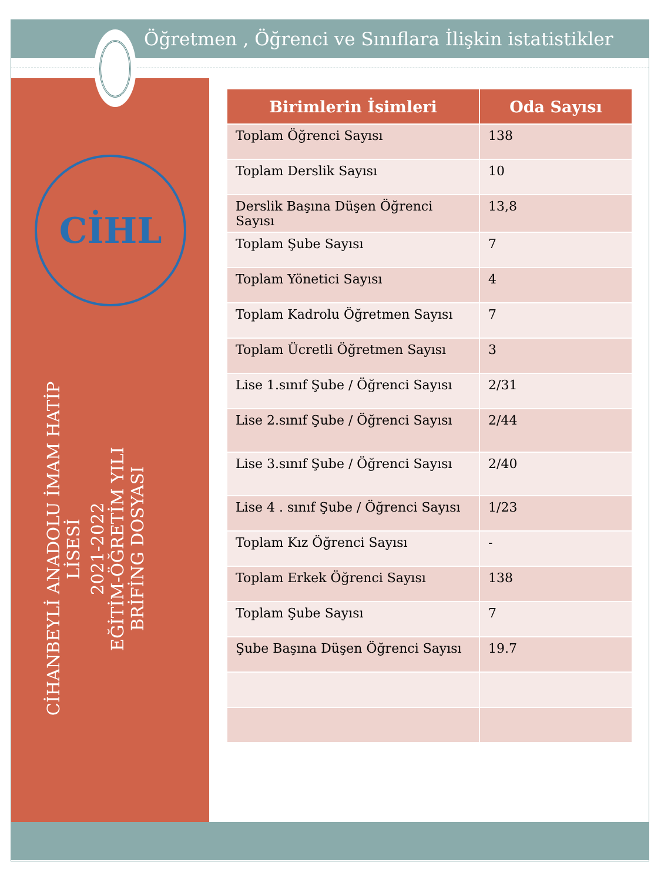Öğretmen , Öğrenci ve Sınıflara İlişkin istatistikler
CİHL
CİHANBEYLİ ANADOLU İMAM HATİP LİSESİ
2021-2022
EĞİTİM-ÖĞRETİM YILI
BRİFİNG DOSYASI
| Birimlerin İsimleri | Oda Sayısı |
| --- | --- |
| Toplam Öğrenci Sayısı | 138 |
| Toplam Derslik Sayısı | 10 |
| Derslik Başına Düşen Öğrenci Sayısı | 13,8 |
| Toplam Şube Sayısı | 7 |
| Toplam Yönetici Sayısı | 4 |
| Toplam Kadrolu Öğretmen Sayısı | 7 |
| Toplam Ücretli Öğretmen Sayısı | 3 |
| Lise 1.sınıf Şube / Öğrenci Sayısı | 2/31 |
| Lise 2.sınıf Şube / Öğrenci Sayısı | 2/44 |
| Lise 3.sınıf Şube / Öğrenci Sayısı | 2/40 |
| Lise 4 . sınıf Şube / Öğrenci Sayısı | 1/23 |
| Toplam Kız Öğrenci Sayısı | - |
| Toplam Erkek Öğrenci Sayısı | 138 |
| Toplam Şube Sayısı | 7 |
| Şube Başına Düşen Öğrenci Sayısı | 19.7 |